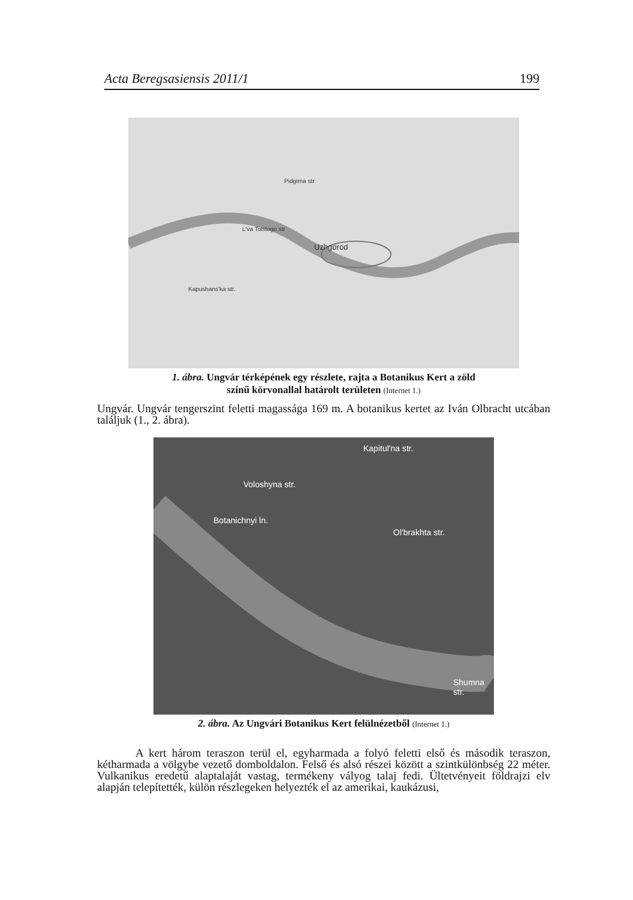Acta Beregsasiensis 2011/1 199
Uzhgorod
Pidgirna str
Kapushans'ka str.
L'va Tolstogo str
1. ábra. Ungvár térképének egy részlete, rajta a Botanikus Kert a zöld
színű körvonallal határolt területen (Internet 1.)
Ungvár. Ungvár tengerszint feletti magassága 169 m. A botanikus kertet az Iván Olbracht utcában találjuk (1., 2. ábra).
Voloshyna str.
Botanichnyi ln.
Ol'brakhta str.
Kapitul'na str.
Shumna str.
2. ábra. Az Ungvári Botanikus Kert felülnézetből (Internet 1.)
A kert három teraszon terül el, egyharmada a folyó feletti első és második teraszon, kétharmada a völgybe vezető domboldalon. Felső és alsó részei között a szintkülönbség 22 méter. Vulkanikus eredetű alaptalaját vastag, termékeny vályog talaj fedi. Ültetvényeit földrajzi elv alapján telepítették, külön részlegeken helyezték el az amerikai, kaukázusi,